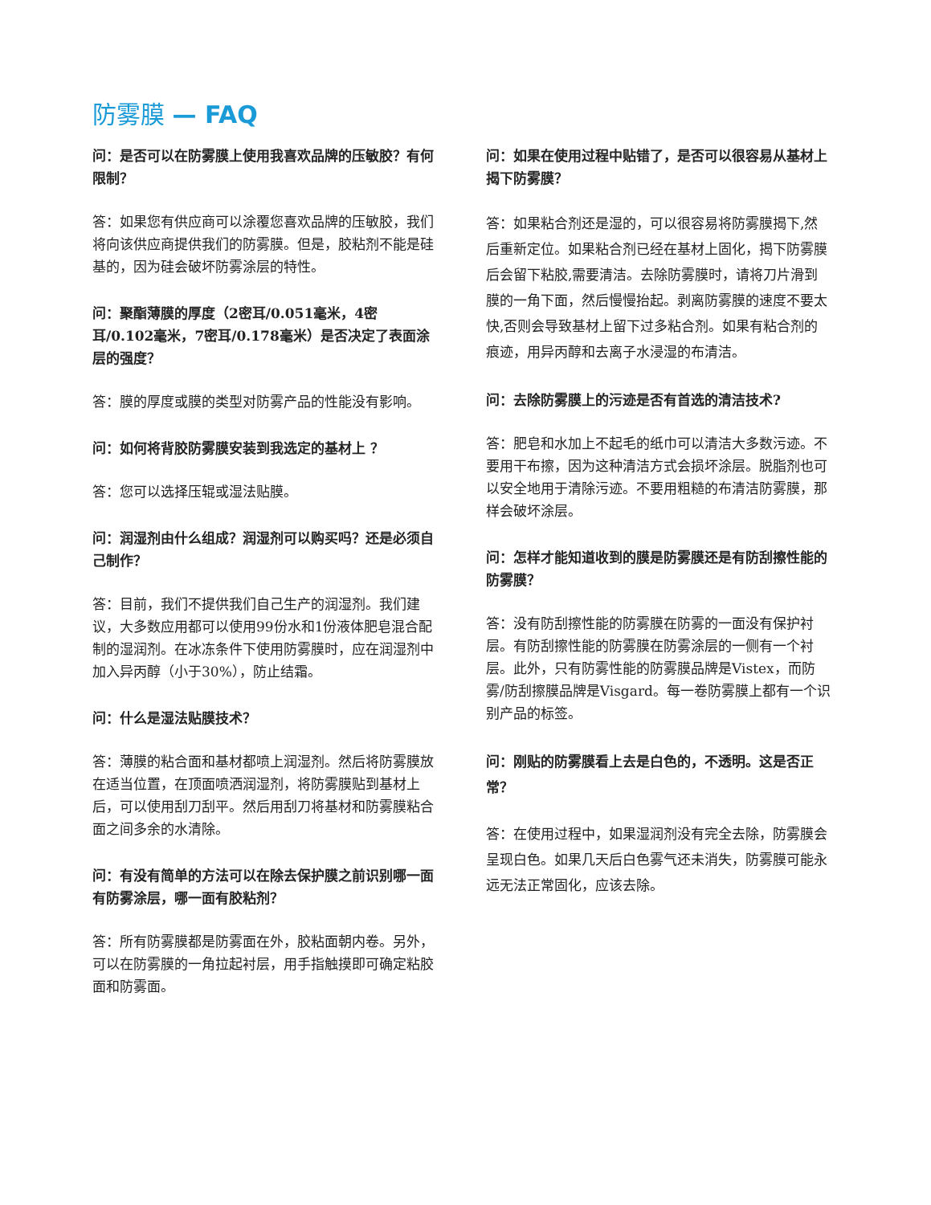防雾膜 — FAQ
问：是否可以在防雾膜上使用我喜欢品牌的压敏胶？有何限制？
答：如果您有供应商可以涂覆您喜欢品牌的压敏胶，我们将向该供应商提供我们的防雾膜。但是，胶粘剂不能是硅基的，因为硅会破坏防雾涂层的特性。
问：聚酯薄膜的厚度（2密耳/0.051毫米，4密耳/0.102毫米，7密耳/0.178毫米）是否决定了表面涂层的强度？
答：膜的厚度或膜的类型对防雾产品的性能没有影响。
问：如何将背胶防雾膜安装到我选定的基材上 ？
答：您可以选择压辊或湿法贴膜。
问：润湿剂由什么组成？润湿剂可以购买吗？还是必须自己制作？
答：目前，我们不提供我们自己生产的润湿剂。我们建议，大多数应用都可以使用99份水和1份液体肥皂混合配制的湿润剂。在冰冻条件下使用防雾膜时，应在润湿剂中加入异丙醇（小于30%），防止结霜。
问：什么是湿法贴膜技术？
答：薄膜的粘合面和基材都喷上润湿剂。然后将防雾膜放在适当位置，在顶面喷洒润湿剂，将防雾膜贴到基材上后，可以使用刮刀刮平。然后用刮刀将基材和防雾膜粘合面之间多余的水清除。
问：有没有简单的方法可以在除去保护膜之前识别哪一面有防雾涂层，哪一面有胶粘剂？
答：所有防雾膜都是防雾面在外，胶粘面朝内卷。另外，可以在防雾膜的一角拉起衬层，用手指触摸即可确定粘胶面和防雾面。
问：如果在使用过程中贴错了，是否可以很容易从基材上揭下防雾膜？
答：如果粘合剂还是湿的，可以很容易将防雾膜揭下,然后重新定位。如果粘合剂已经在基材上固化，揭下防雾膜后会留下粘胶,需要清洁。去除防雾膜时，请将刀片滑到膜的一角下面，然后慢慢抬起。剥离防雾膜的速度不要太快,否则会导致基材上留下过多粘合剂。如果有粘合剂的痕迹，用异丙醇和去离子水浸湿的布清洁。
问：去除防雾膜上的污迹是否有首选的清洁技术?
答：肥皂和水加上不起毛的纸巾可以清洁大多数污迹。不要用干布擦，因为这种清洁方式会损坏涂层。脱脂剂也可以安全地用于清除污迹。不要用粗糙的布清洁防雾膜，那样会破坏涂层。
问：怎样才能知道收到的膜是防雾膜还是有防刮擦性能的防雾膜？
答：没有防刮擦性能的防雾膜在防雾的一面没有保护衬层。有防刮擦性能的防雾膜在防雾涂层的一侧有一个衬层。此外，只有防雾性能的防雾膜品牌是Vistex，而防雾/防刮擦膜品牌是Visgard。每一卷防雾膜上都有一个识别产品的标签。
问：刚贴的防雾膜看上去是白色的，不透明。这是否正常？
答：在使用过程中，如果湿润剂没有完全去除，防雾膜会呈现白色。如果几天后白色雾气还未消失，防雾膜可能永远无法正常固化，应该去除。